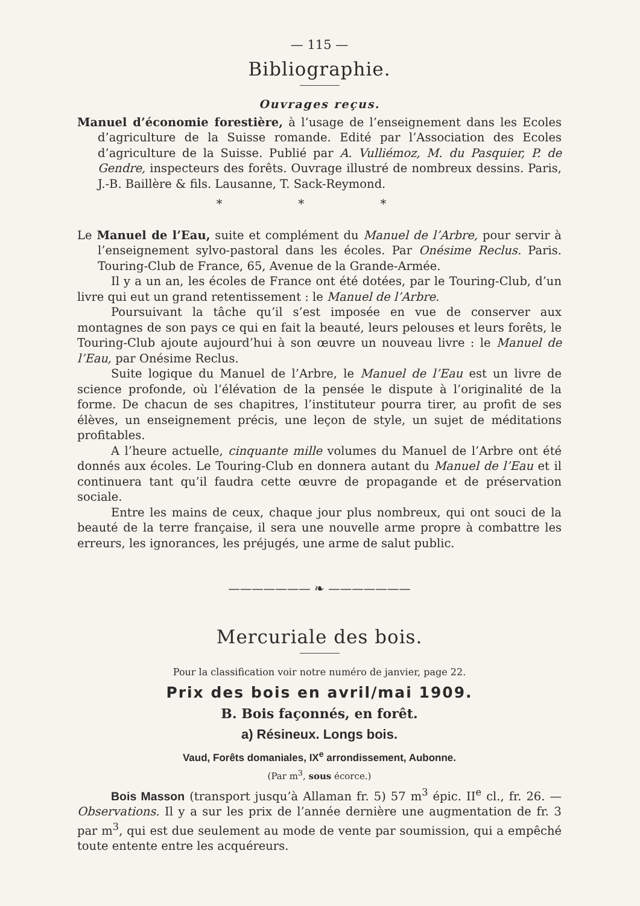— 115 —
Bibliographie.
Ouvrages reçus.
Manuel d’économie forestière, à l’usage de l’enseignement dans les Ecoles d’agriculture de la Suisse romande. Edité par l’Association des Ecoles d’agriculture de la Suisse. Publié par A. Vulliémoz, M. du Pasquier, P. de Gendre, inspecteurs des forêts. Ouvrage illustré de nombreux dessins. Paris, J.-B. Baillère & fils. Lausanne, T. Sack-Reymond.
* * *
Le Manuel de l’Eau, suite et complément du Manuel de l’Arbre, pour servir à l’enseignement sylvo-pastoral dans les écoles. Par Onésime Reclus. Paris. Touring-Club de France, 65, Avenue de la Grande-Armée.
Il y a un an, les écoles de France ont été dotées, par le Touring-Club, d’un livre qui eut un grand retentissement : le Manuel de l’Arbre.
Poursuivant la tâche qu’il s’est imposée en vue de conserver aux montagnes de son pays ce qui en fait la beauté, leurs pelouses et leurs forêts, le Touring-Club ajoute aujourd’hui à son œuvre un nouveau livre : le Manuel de l’Eau, par Onésime Reclus.
Suite logique du Manuel de l’Arbre, le Manuel de l’Eau est un livre de science profonde, où l’élévation de la pensée le dispute à l’originalité de la forme. De chacun de ses chapitres, l’instituteur pourra tirer, au profit de ses élèves, un enseignement précis, une leçon de style, un sujet de méditations profitables.
A l’heure actuelle, cinquante mille volumes du Manuel de l’Arbre ont été donnés aux écoles. Le Touring-Club en donnera autant du Manuel de l’Eau et il continuera tant qu’il faudra cette œuvre de propagande et de préservation sociale.
Entre les mains de ceux, chaque jour plus nombreux, qui ont souci de la beauté de la terre française, il sera une nouvelle arme propre à combattre les erreurs, les ignorances, les préjugés, une arme de salut public.
——————— ❧ ———————
Mercuriale des bois.
Pour la classification voir notre numéro de janvier, page 22.
Prix des bois en avril/mai 1909.
B. Bois façonnés, en forêt.
a) Résineux. Longs bois.
Vaud, Forêts domaniales, IX<sup>e</sup> arrondissement, Aubonne.
(Par m<sup>3</sup>, sous écorce.)
Bois Masson (transport jusqu’à Allaman fr. 5) 57 m<sup>3</sup> épic. II<sup>e</sup> cl., fr. 26. — Observations. Il y a sur les prix de l’année dernière une augmentation de fr. 3 par m<sup>3</sup>, qui est due seulement au mode de vente par soumission, qui a empêché toute entente entre les acquéreurs.